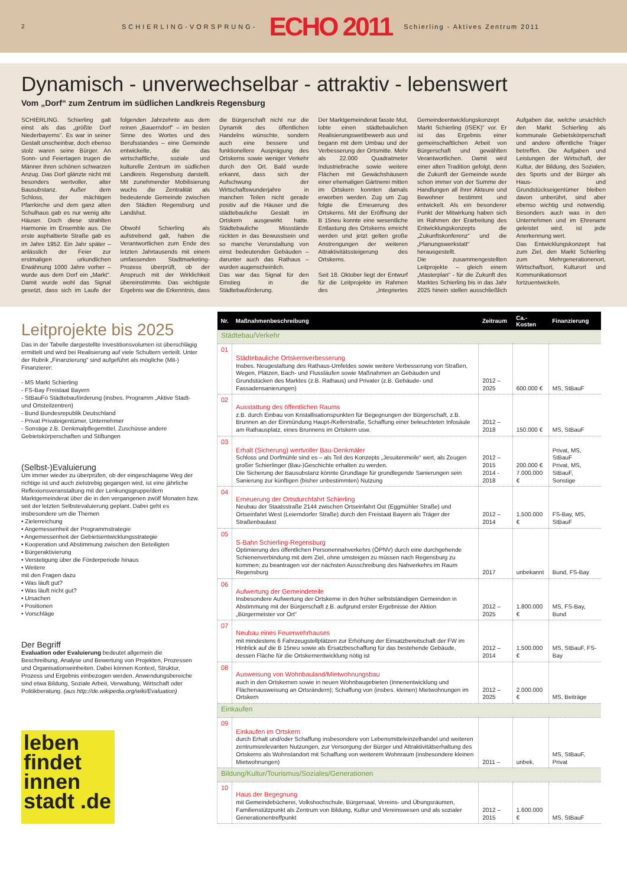2 SCHIERLING-VORSPRUNG- ECHO 2011 Schierling - Aktives Zentrum 2011
Dynamisch - unverwechselbar - attraktiv - lebenswert
Vom „Dorf“ zum Zentrum im südlichen Landkreis Regensburg
SCHIERLING. Schierling galt einst als das „größte Dorf Niederbayerns“. Es war in seiner Gestalt unscheinbar, doch ebenso stolz waren seine Bürger. An Sonn- und Feiertagen trugen die Männer ihren schönen schwarzen Anzug. Das Dorf glänzte nicht mit besonders wertvoller, alter Bausubstanz. Außer dem Schloss, der mächtigen Pfarrkirche und dem ganz alten Schulhaus gab es nur wenig alte Häuser. Doch diese strahlten Harmonie im Ensemble aus. Die erste asphaltierte Straße gab es im Jahre 1952. Ein Jahr später – anlässlich der Feier zur erstmaligen urkundlichen Erwähnung 1000 Jahre vorher – wurde aus dem Dorf ein „Markt“. Damit wurde wohl das Signal gesetzt, dass sich im Laufe der folgenden Jahrzehnte aus dem reinen „Bauerndorf“ – im besten Sinne des Wortes und des Berufsstandes – eine Gemeinde entwickelte, die das wirtschaftliche, soziale und kulturelle Zentrum im südlichen Landkreis Regensburg darstellt. Mit zunehmender Mobilisierung wuchs die Zentralität als bedeutende Gemeinde zwischen den Städten Regensburg und Landshut.
Obwohl Schierling als aufstrebend galt, haben die Verantwortlichen zum Ende des letzten Jahrtausends mit einem umfassenden Stadtmarketing-Prozess überprüft, ob der Anspruch mit der Wirklichkeit übereinstimmte. Das wichtigste Ergebnis war die Erkenntnis, dass die Bürgerschaft nicht nur die Dynamik des öffentlichen Handelns wünschte, sondern auch eine bessere und funktionellere Ausprägung des Ortskerns sowie weniger Verkehr durch den Ort. Bald wurde erkannt, dass sich der Aufschwung der Wirtschaftswunderjahre in manchen Teilen nicht gerade positiv auf die Häuser und die städtebauliche Gestalt im Ortskern ausgewirkt hatte. Städtebauliche Missstände rückten in das Bewusstsein und so manche Verunstaltung von einst bedeutenden Gebäuden – darunter auch das Rathaus – wurden augenscheinlich.
Das war das Signal für den Einstieg in die Städtebauförderung.
Der Marktgemeinderat fasste Mut, lobte einen städtebaulichen Realisierungswettbewerb aus und begann mit dem Umbau und der Verbesserung der Ortsmitte. Mehr als 22.000 Quadratmeter Industriebrache sowie weitere Flächen mit Gewächshäusern einer ehemaligen Gärtnerei mitten im Ortskern konnten damals erworben werden. Zug um Zug folgte die Erneuerung des Ortskerns. Mit der Eröffnung der B 15neu konnte eine wesentliche Entlastung des Ortskerns erreicht werden und jetzt gelten große Anstrengungen der weiteren Attraktivitätssteigerung des Ortskerns.
Seit 18. Oktober liegt der Entwurf für die Leitprojekte im Rahmen des „Integriertes Gemeindeentwicklungskonzept Markt Schierling (ISEK)“ vor. Er ist das Ergebnis einer gemeinschaftlichen Arbeit von Bürgerschaft und gewählten Verantwortlichen. Damit wird einer alten Tradition gefolgt, denn die Zukunft der Gemeinde wurde schon immer von der Summe der Handlungen all ihrer Akteure und Bewohner bestimmt und entwickelt. Als ein besonderer Punkt der Mitwirkung haben sich im Rahmen der Erarbeitung des Entwicklungskonzepts die „Zukunftskonferenz“ und die „Planungswerkstatt“ herausgestellt.
Die zusammengestellten Leitprojekte – gleich einem „Masterplan“ - für die Zukunft des Marktes Schierling bis in das Jahr 2025 hinein stellen ausschließlich Aufgaben dar, welche ursächlich den Markt Schierling als kommunale Gebietskörperschaft und andere öffentliche Träger betreffen. Die Aufgaben und Leistungen der Wirtschaft, der Kultur, der Bildung, des Sozialen, des Sports und der Bürger als Haus- und Grundstückseigentümer bleiben davon unberührt, sind aber ebenso wichtig und notwendig. Besonders auch was in den Unternehmen und im Ehrenamt geleistet wird, ist jede Anerkennung wert.
Das Entwicklungskonzept hat zum Ziel, den Markt Schierling zum Mehrgenerationenort, Wirtschaftsort, Kulturort und Kommunikationsort fortzuentwickeln.
Leitprojekte bis 2025
Das in der Tabelle dargestellte Investitionsvolumen ist überschlägig ermittelt und wird bei Realisierung auf viele Schultern verteilt. Unter der Rubrik „Finanzierung“ sind aufgeführt als mögliche (Mit-) Finanzierer:
- MS Markt Schierling
- FS-Bay Freistaat Bayern
- StBauFö Städtebauförderung (insbes. Programm „Aktive Stadt- und Ortsteilzentren)
- Bund Bundesrepublik Deutschland
- Privat Privateigentümer, Unternehmer
- Sonstige z.B. Denkmalpflegemittel, Zuschüsse andere Gebietskörperschaften und Stiftungen
(Selbst-)Evaluierung
Um immer wieder zu überprüfen, ob der eingeschlagene Weg der richtige ist und auch zielstrebig gegangen wird, ist eine jährliche Reflexionsveranstaltung mit der Lenkungsgruppe/dem Marktgemeinderat über die in den vergangenen zwölf Monaten bzw. seit der letzten Selbstevaluierung geplant. Dabei geht es insbesondere um die Themen
• Zielerreichung
• Angemessenheit der Programmstrategie
• Angemessenheit der Gebietsentwicklungsstrategie
• Kooperation und Abstimmung zwischen den Beteiligten
• Bürgeraktivierung
• Verstetigung über die Förderperiode hinaus
• Weitere
mit den Fragen dazu
• Was läuft gut?
• Was läuft nicht gut?
• Ursachen
• Positionen
• Vorschläge
Der Begriff
Evaluation oder Evaluierung bedeutet allgemein die Beschreibung, Analyse und Bewertung von Projekten, Prozessen und Organisationseinheiten. Dabei können Kontext, Struktur, Prozess und Ergebnis einbezogen werden. Anwendungsbereiche sind etwa Bildung, Soziale Arbeit, Verwaltung, Wirtschaft oder Politikberatung. (aus http://de.wikipedia.org/wiki/Evaluation)
leben
findet
innen
stadt .de
| Nr. | Maßnahmenbeschreibung | Zeitraum | Ca.-Kosten | Finanzierung |
| --- | --- | --- | --- | --- |
| Städtebau/Verkehr | | | | |
| 01 | Städtebauliche Ortskernverbesserung Insbes. Neugestaltung des Rathaus-Umfeldes sowie weitere Verbesserung von Straßen, Wegen, Plätzen, Bach- und Flussläufen sowie Maßnahmen an Gebäuden und Grundstücken des Marktes (z.B. Rathaus) und Privater (z.B. Gebäude- und Fassadensanierungen) | 2012 – 2025 | 600.000 € | MS, StBauF |
| 02 | Ausstattung des öffentlichen Raums z.B. durch Einbau von Kristallisationspunkten für Begegnungen der Bürgerschaft, z.B. Brunnen an der Einmündung Haupt-/Kellerstraße, Schaffung einer beleuchteten Infosäule am Rathausplatz, eines Brunnens im Ortskern usw. | 2012 – 2018 | 150.000 € | MS, StBauF |
| 03 | Erhalt (Sicherung) wertvoller Bau-Denkmäler Schloss und Dorfmühle sind es – als Teil des Konzepts „Jesuitenmeile“ wert, als Zeugen großer Schierlinger (Bau-)Geschichte erhalten zu werden. Die Sicherung der Bausubstanz könnte Grundlage für grundlegende Sanierungen sein Sanierung zur künftigen (bisher unbestimmten) Nutzung | 2012 – 2015 2014 - 2018 | 200.000 € 7.000.000 € | Privat, MS, StBauF Privat, MS, StBauF, Sonstige |
| 04 | Erneuerung der Ortsdurchfahrt Schierling Neubau der Staatsstraße 2144 zwischen Ortseinfahrt Ost (Eggmühler Straße) und Ortseinfahrt West (Leierndorfer Straße) durch den Freistaat Bayern als Träger der Straßenbaulast | 2012 – 2014 | 1.500.000 € | FS-Bay, MS, StBauF |
| 05 | S-Bahn Schierling-Regensburg Optimierung des öffentlichen Personennahverkehrs (ÖPNV) durch eine durchgehende Schienenverbindung mit dem Ziel, ohne umsteigen zu müssen nach Regensburg zu kommen; zu beantragen vor der nächsten Ausschreibung des Nahverkehrs im Raum Regensburg | 2017 | unbekannt | Bund, FS-Bay |
| 06 | Aufwertung der Gemeindeteile Insbesondere Aufwertung der Ortskerne in den früher selbstständigen Gemeinden in Abstimmung mit der Bürgerschaft z.B. aufgrund erster Ergebnisse der Aktion „Bürgermeister vor Ort“ | 2012 – 2025 | 1.800.000 € | MS, FS-Bay, Bund |
| 07 | Neubau eines Feuerwehrhauses mit mindestens 6 Fahrzeugstellplätzen zur Erhöhung der Einsatzbereitschaft der FW im Hinblick auf die B 15neu sowie als Ersatzbeschaffung für das bestehende Gebäude, dessen Fläche für die Ortskernentwicklung nötig ist | 2012 – 2014 | 1.500.000 € | MS, StBauF, FS-Bay |
| 08 | Ausweisung von Wohnbauland/Mietwohnungsbau auch in den Ortskernen sowie in neuen Wohnbaugebieten (Innenentwicklung und Flächenausweisung an Ortsrändern); Schaffung von (insbes. kleinen) Mietwohnungen im Ortskern | 2012 – 2025 | 2.000.000 € | MS, Beiträge |
| Einkaufen | | | | |
| 09 | Einkaufen im Ortskern durch Erhalt und/oder Schaffung insbesondere von Lebensmitteleinzelhandel und weiteren zentrumsrelevanten Nutzungen, zur Versorgung der Bürger und Attraktivitätserhaltung des Ortskerns als Wohnstandort mit Schaffung von weiterem Wohnraum (insbesondere kleinen Mietwohnungen) | 2011 – | unbek. | MS, StBauF, Privat |
| Bildung/Kultur/Tourismus/Soziales/Generationen | | | | |
| 10 | Haus der Begegnung mit Gemeindebücherei, Volkshochschule, Bürgersaal, Vereins- und Übungsräumen, Familienstützpunkt als Zentrum von Bildung, Kultur und Vereinswesen und als sozialer Generationentreffpunkt | 2012 – 2015 | 1.600.000 € | MS, StBauF |